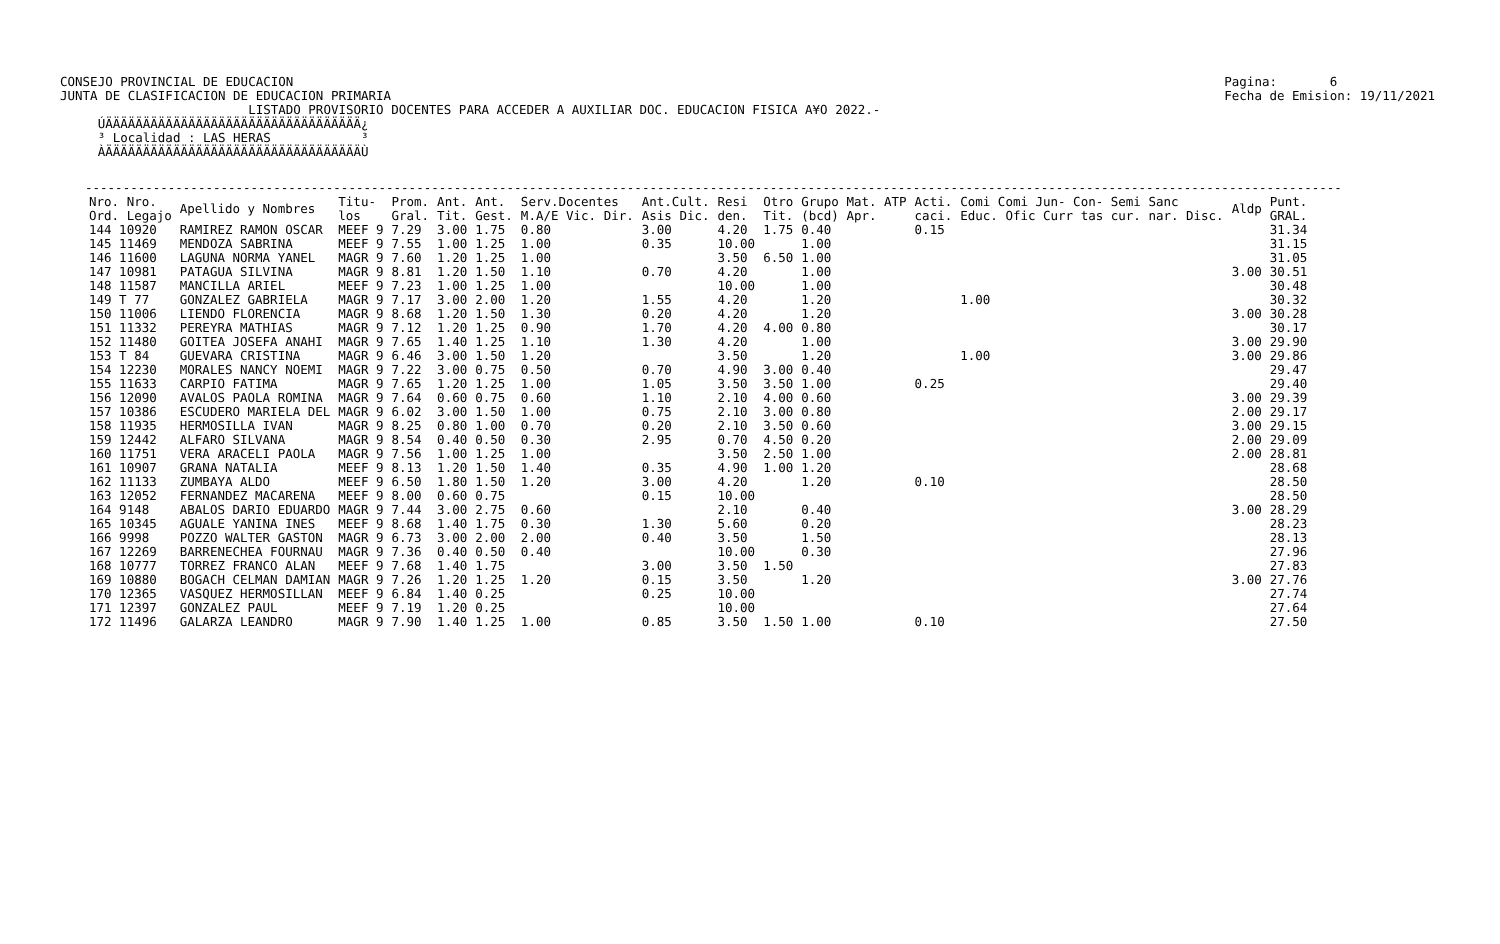CONSEJO PROVINCIAL DE EDUCACION
JUNTA DE CLASIFICACION DE EDUCACION PRIMARIA
Pagina:       6
Fecha de Emision: 19/11/2021
                         LISTADO PROVISORIO DOCENTES PARA ACCEDER A AUXILIAR DOC. EDUCACION FISICA A¥O 2022.-
     ÚÄÄÄÄÄÄÄÄÄÄÄÄÄÄÄÄÄÄÄÄÄÄÄÄÄÄÄÄÄÄÄÄÄÄ¿
     ³ Localidad : LAS HERAS            ³
     ÀÄÄÄÄÄÄÄÄÄÄÄÄÄÄÄÄÄÄÄÄÄÄÄÄÄÄÄÄÄÄÄÄÄÄÙ
-----------------------------------------------------------------------------------------------------------------------------------------------------------------------
| Nro. Nro. Ord. Legajo | Apellido y Nombres | Titu- los | Prom. Gral. | Ant. Tit. | Ant. Gest. | Serv.Docentes M.A/E Vic. Dir. | Ant.Cult. Asis Dic. | Resi den. | Otro Tit. | Grupo Mat. ATP (bcd) Apr. | Acti. caci. | Comi Comi Jun- Con- Semi Sanc Educ. Ofic Curr tas cur. nar. Disc. | Aldp | Punt. GRAL. |
| --- | --- | --- | --- | --- | --- | --- | --- | --- | --- | --- | --- | --- | --- | --- |
| 144 10920 | RAMIREZ RAMON OSCAR | MEEF 9 | 7.29 | 3.00 | 1.75 | 0.80 | 3.00 | 4.20 | 1.75 | 0.40 | 0.15 | | | 31.34 |
| 145 11469 | MENDOZA SABRINA | MEEF 9 | 7.55 | 1.00 | 1.25 | 1.00 | 0.35 | 10.00 | | 1.00 | | | | 31.15 |
| 146 11600 | LAGUNA NORMA YANEL | MAGR 9 | 7.60 | 1.20 | 1.25 | 1.00 | | 3.50 | 6.50 | 1.00 | | | | 31.05 |
| 147 10981 | PATAGUA SILVINA | MAGR 9 | 8.81 | 1.20 | 1.50 | 1.10 | 0.70 | 4.20 | | 1.00 | | | 3.00 | 30.51 |
| 148 11587 | MANCILLA ARIEL | MEEF 9 | 7.23 | 1.00 | 1.25 | 1.00 | | 10.00 | | 1.00 | | | | 30.48 |
| 149 T 77 | GONZALEZ GABRIELA | MAGR 9 | 7.17 | 3.00 | 2.00 | 1.20 | 1.55 | 4.20 | | 1.20 | | 1.00 | | 30.32 |
| 150 11006 | LIENDO FLORENCIA | MAGR 9 | 8.68 | 1.20 | 1.50 | 1.30 | 0.20 | 4.20 | | 1.20 | | | 3.00 | 30.28 |
| 151 11332 | PEREYRA MATHIAS | MAGR 9 | 7.12 | 1.20 | 1.25 | 0.90 | 1.70 | 4.20 | 4.00 | 0.80 | | | | 30.17 |
| 152 11480 | GOITEA JOSEFA ANAHI | MAGR 9 | 7.65 | 1.40 | 1.25 | 1.10 | 1.30 | 4.20 | | 1.00 | | | 3.00 | 29.90 |
| 153 T 84 | GUEVARA CRISTINA | MAGR 9 | 6.46 | 3.00 | 1.50 | 1.20 | | 3.50 | | 1.20 | | 1.00 | 3.00 | 29.86 |
| 154 12230 | MORALES NANCY NOEMI | MAGR 9 | 7.22 | 3.00 | 0.75 | 0.50 | 0.70 | 4.90 | 3.00 | 0.40 | | | | 29.47 |
| 155 11633 | CARPIO FATIMA | MAGR 9 | 7.65 | 1.20 | 1.25 | 1.00 | 1.05 | 3.50 | 3.50 | 1.00 | 0.25 | | | 29.40 |
| 156 12090 | AVALOS PAOLA ROMINA | MAGR 9 | 7.64 | 0.60 | 0.75 | 0.60 | 1.10 | 2.10 | 4.00 | 0.60 | | | 3.00 | 29.39 |
| 157 10386 | ESCUDERO MARIELA DEL | MAGR 9 | 6.02 | 3.00 | 1.50 | 1.00 | 0.75 | 2.10 | 3.00 | 0.80 | | | 2.00 | 29.17 |
| 158 11935 | HERMOSILLA IVAN | MAGR 9 | 8.25 | 0.80 | 1.00 | 0.70 | 0.20 | 2.10 | 3.50 | 0.60 | | | 3.00 | 29.15 |
| 159 12442 | ALFARO SILVANA | MAGR 9 | 8.54 | 0.40 | 0.50 | 0.30 | 2.95 | 0.70 | 4.50 | 0.20 | | | 2.00 | 29.09 |
| 160 11751 | VERA ARACELI PAOLA | MAGR 9 | 7.56 | 1.00 | 1.25 | 1.00 | | 3.50 | 2.50 | 1.00 | | | 2.00 | 28.81 |
| 161 10907 | GRANA NATALIA | MEEF 9 | 8.13 | 1.20 | 1.50 | 1.40 | 0.35 | 4.90 | 1.00 | 1.20 | | | | 28.68 |
| 162 11133 | ZUMBAYA ALDO | MEEF 9 | 6.50 | 1.80 | 1.50 | 1.20 | 3.00 | 4.20 | | 1.20 | 0.10 | | | 28.50 |
| 163 12052 | FERNANDEZ MACARENA | MEEF 9 | 8.00 | 0.60 | 0.75 | | 0.15 | 10.00 | | | | | | 28.50 |
| 164 9148 | ABALOS DARIO EDUARDO | MAGR 9 | 7.44 | 3.00 | 2.75 | 0.60 | | 2.10 | | 0.40 | | | 3.00 | 28.29 |
| 165 10345 | AGUALE YANINA INES | MEEF 9 | 8.68 | 1.40 | 1.75 | 0.30 | 1.30 | 5.60 | | 0.20 | | | | 28.23 |
| 166 9998 | POZZO WALTER GASTON | MAGR 9 | 6.73 | 3.00 | 2.00 | 2.00 | 0.40 | 3.50 | | 1.50 | | | | 28.13 |
| 167 12269 | BARRENECHEA FOURNAU | MAGR 9 | 7.36 | 0.40 | 0.50 | 0.40 | | 10.00 | | 0.30 | | | | 27.96 |
| 168 10777 | TORREZ FRANCO ALAN | MEEF 9 | 7.68 | 1.40 | 1.75 | | 3.00 | 3.50 | 1.50 | | | | | 27.83 |
| 169 10880 | BOGACH CELMAN DAMIAN | MAGR 9 | 7.26 | 1.20 | 1.25 | 1.20 | 0.15 | 3.50 | | 1.20 | | | 3.00 | 27.76 |
| 170 12365 | VASQUEZ HERMOSILLAN | MEEF 9 | 6.84 | 1.40 | 0.25 | | 0.25 | 10.00 | | | | | | 27.74 |
| 171 12397 | GONZALEZ PAUL | MEEF 9 | 7.19 | 1.20 | 0.25 | | | 10.00 | | | | | | 27.64 |
| 172 11496 | GALARZA LEANDRO | MAGR 9 | 7.90 | 1.40 | 1.25 | 1.00 | 0.85 | 3.50 | 1.50 | 1.00 | 0.10 | | | 27.50 |